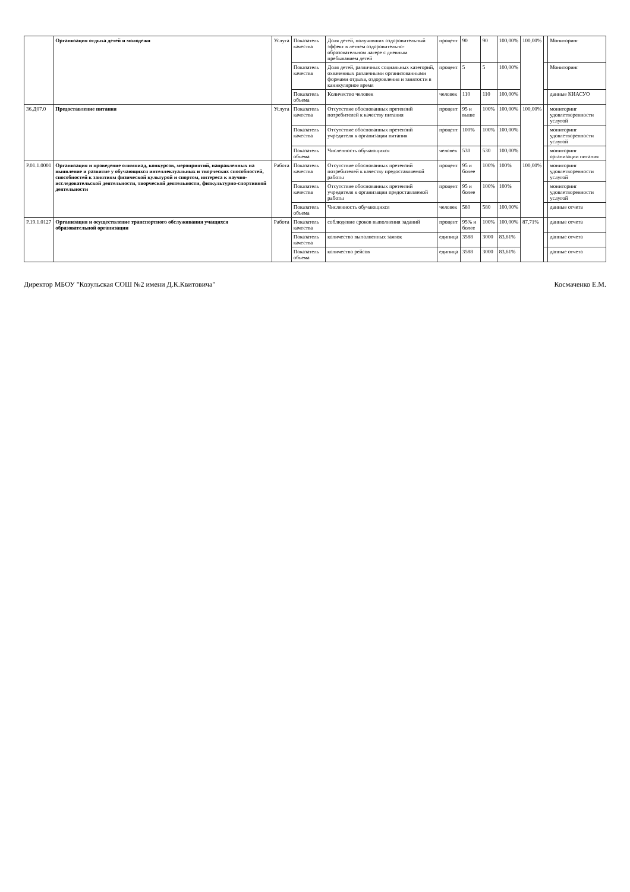| | Организация отдыха детей и молодежи | Услуга | Показатель качества | Доля детей, получивших оздоровительный эффект в летнем оздоровительно-образовательном лагере с дневным пребыванием детей | процент | 90 | 90 | 100,00% | 100,00% | | Мониторинг |
| | | | Показатель качества | Доля детей, различных социальных категорий, охваченных различными организованными формами отдыха, оздоровления и занятости в каникулярное время | процент | 5 | 5 | 100,00% | | | Мониторинг |
| | | | Показатель объема | Количество человек | человек | 110 | 110 | 100,00% | | | данные КИАСУО |
| 36.Д07.0 | Предоставление питания | Услуга | Показатель качества | Отсутствие обоснованных претензий потребителей к качеству питания | процент | 95 и выше | 100% | 100,00% | 100,00% | | мониторинг удовлетворенности услугой |
| | | | Показатель качества | Отсутствие обоснованных претензий учредителя к организации питания | процент | 100% | 100% | 100,00% | | | мониторинг удовлетворенности услугой |
| | | | Показатель объема | Численность обучающихся | человек | 530 | 530 | 100,00% | | | мониторинг организации питания |
| Р.01.1.0001 | Организация и проведение олимпиад, конкурсов, мероприятий, направленных на выявление и развитие у обучающихся интеллектуальных и творческих способностей, способностей к занятиям физической культурой и спортом, интереса к научно-исследовательской деятельности, творческой деятельности, физкультурно-спортивной деятельности | Работа | Показатель качества | Отсутствие обоснованных претензий потребителей к качеству предоставляемой работы | процент | 95 и более | 100% | 100% | 100,00% | | мониторинг удовлетворенности услугой |
| | | | Показатель качества | Отсутствие обоснованных претензий учредителя к организации предоставляемой работы | процент | 95 и более | 100% | 100% | | | мониторинг удовлетворенности услугой |
| | | | Показатель объема | Численность обучающихся | человек | 580 | 580 | 100,00% | | | данные отчета |
| Р.19.1.0127 | Организация и осуществление транспортного обслуживания учащихся образовательной организации | Работа | Показатель качества | соблюдение сроков выполнения заданий | процент | 95% и более | 100% | 100,00% | 87,71% | | данные отчета |
| | | | Показатель качества | количество выполненных заявок | единица | 3588 | 3000 | 83,61% | | | данные отчета |
| | | | Показатель объема | количество рейсов | единица | 3588 | 3000 | 83,61% | | | данные отчета |
Директор МБОУ "Козульская СОШ №2 имени Д.К.Квитовича" Космаченко Е.М.